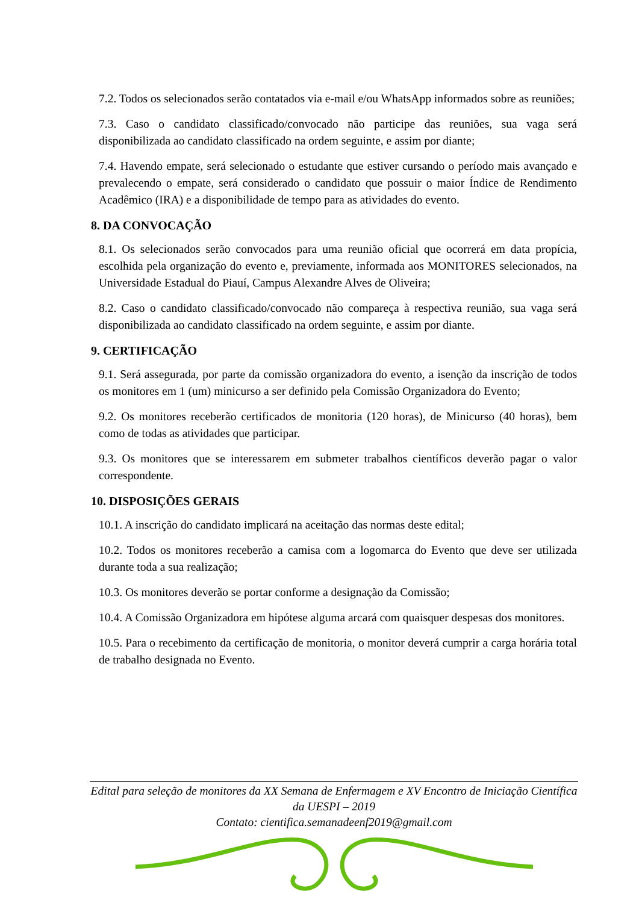7.2. Todos os selecionados serão contatados via e-mail e/ou WhatsApp informados sobre as reuniões;
7.3. Caso o candidato classificado/convocado não participe das reuniões, sua vaga será disponibilizada ao candidato classificado na ordem seguinte, e assim por diante;
7.4. Havendo empate, será selecionado o estudante que estiver cursando o período mais avançado e prevalecendo o empate, será considerado o candidato que possuir o maior Índice de Rendimento Acadêmico (IRA) e a disponibilidade de tempo para as atividades do evento.
8. DA CONVOCAÇÃO
8.1. Os selecionados serão convocados para uma reunião oficial que ocorrerá em data propícia, escolhida pela organização do evento e, previamente, informada aos MONITORES selecionados, na Universidade Estadual do Piauí, Campus Alexandre Alves de Oliveira;
8.2. Caso o candidato classificado/convocado não compareça à respectiva reunião, sua vaga será disponibilizada ao candidato classificado na ordem seguinte, e assim por diante.
9. CERTIFICAÇÃO
9.1. Será assegurada, por parte da comissão organizadora do evento, a isenção da inscrição de todos os monitores em 1 (um) minicurso a ser definido pela Comissão Organizadora do Evento;
9.2. Os monitores receberão certificados de monitoria (120 horas), de Minicurso (40 horas), bem como de todas as atividades que participar.
9.3. Os monitores que se interessarem em submeter trabalhos científicos deverão pagar o valor correspondente.
10. DISPOSIÇÕES GERAIS
10.1. A inscrição do candidato implicará na aceitação das normas deste edital;
10.2. Todos os monitores receberão a camisa com a logomarca do Evento que deve ser utilizada durante toda a sua realização;
10.3. Os monitores deverão se portar conforme a designação da Comissão;
10.4. A Comissão Organizadora em hipótese alguma arcará com quaisquer despesas dos monitores.
10.5. Para o recebimento da certificação de monitoria, o monitor deverá cumprir a carga horária total de trabalho designada no Evento.
Edital para seleção de monitores da XX Semana de Enfermagem e XV Encontro de Iniciação Científica da UESPI – 2019
Contato: cientifica.semanadeenf2019@gmail.com